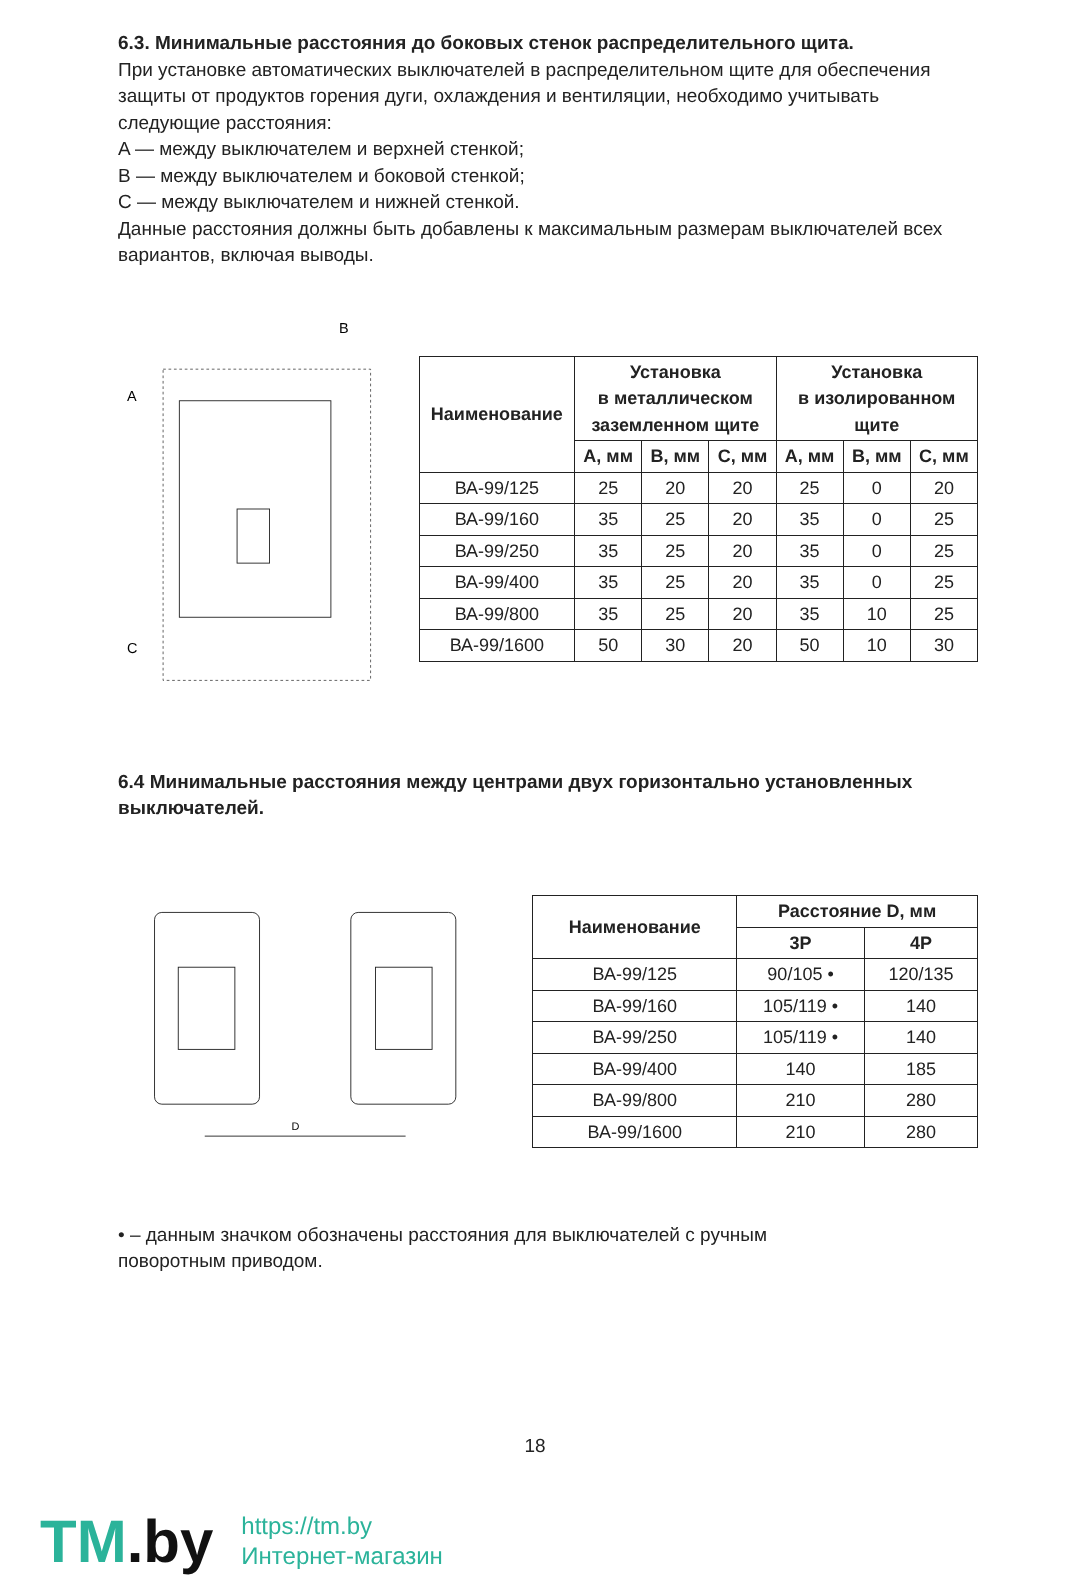6.3. Минимальные расстояния до боковых стенок распределительного щита.
При установке автоматических выключателей в распределительном щите для обеспечения защиты от продуктов горения дуги, охлаждения и вентиляции, необходимо учитывать следующие расстояния:
A — между выключателем и верхней стенкой;
B — между выключателем и боковой стенкой;
C — между выключателем и нижней стенкой.
Данные расстояния должны быть добавлены к максимальным размерам выключателей всех вариантов, включая выводы.
A
B
C
| Наименование | Установка в металлическом заземленном щите | | | Установка в изолированном щите | | |
| --- | --- | --- | --- | --- | --- | --- |
| | A, мм | B, мм | C, мм | A, мм | B, мм | C, мм |
| ВА-99/125 | 25 | 20 | 20 | 25 | 0 | 20 |
| ВА-99/160 | 35 | 25 | 20 | 35 | 0 | 25 |
| ВА-99/250 | 35 | 25 | 20 | 35 | 0 | 25 |
| ВА-99/400 | 35 | 25 | 20 | 35 | 0 | 25 |
| ВА-99/800 | 35 | 25 | 20 | 35 | 10 | 25 |
| ВА-99/1600 | 50 | 30 | 20 | 50 | 10 | 30 |
6.4 Минимальные расстояния между центрами двух горизонтально установленных выключателей.
D
| Наименование | Расстояние D, мм | |
| --- | --- | --- |
| | 3P | 4P |
| ВА-99/125 | 90/105 • | 120/135 |
| ВА-99/160 | 105/119 • | 140 |
| ВА-99/250 | 105/119 • | 140 |
| ВА-99/400 | 140 | 185 |
| ВА-99/800 | 210 | 280 |
| ВА-99/1600 | 210 | 280 |
• – данным значком обозначены расстояния для выключателей с ручным
поворотным приводом.
18
TM.by
https://tm.by
Интернет-магазин